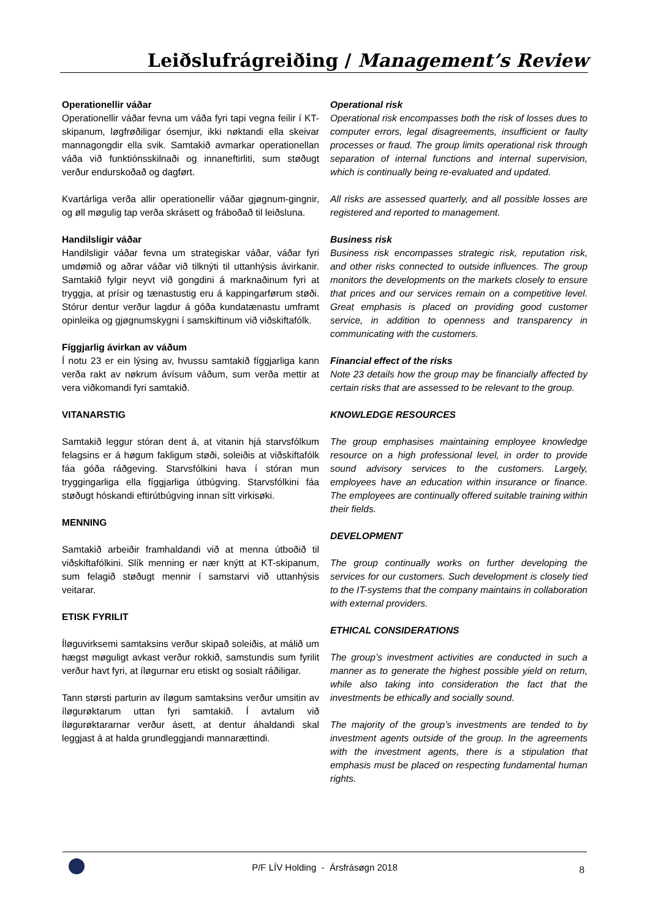Leiðslufrágreiðing / Management’s Review
Operationellir váðar
Operationellir váðar fevna um váða fyri tapi vegna feilir í KT-skipanum, løgfrøðiligar ósemjur, ikki nøktandi ella skeivar mannagongdir ella svik. Samtakið avmarkar operationellan váða við funktiónsskilnaði og innaneftirliti, sum støðugt verður endurskoðað og dagført.
Kvartárliga verða allir operationellir váðar gjøgnum-gingnir, og øll møgulig tap verða skrásett og fráboðað til leiðsluna.
Handilsligir váðar
Handilsligir váðar fevna um strategiskar váðar, váðar fyri umdømið og aðrar váðar við tilknýti til uttanhýsis ávirkanir. Samtakið fylgir neyvt við gongdini á marknaðinum fyri at tryggja, at prísir og tænastustig eru á kappingarførum støði. Stórur dentur verður lagdur á góða kundatænastu umframt opinleika og gjøgnumskygni í samskiftinum við viðskiftafólk.
Fíggjarlig ávirkan av váðum
Í notu 23 er ein lýsing av, hvussu samtakið fíggjarliga kann verða rakt av nøkrum ávísum váðum, sum verða mettir at vera viðkomandi fyri samtakið.
VITANARSTIG
Samtakið leggur stóran dent á, at vitanin hjá starvsfólkum felagsins er á høgum fakligum støði, soleiðis at viðskiftafólk fáa góða ráðgeving. Starvsfólkini hava í stóran mun tryggingarliga ella fíggjarliga útbúgving. Starvsfólkini fáa støðugt hóskandi eftirútbúgving innan sítt virkisøki.
MENNING
Samtakið arbeiðir framhaldandi við at menna útboðið til viðskiftafólkini. Slík menning er nær knýtt at KT-skipanum, sum felagið støðugt mennir í samstarvi við uttanhýsis veitarar.
ETISK FYRILIT
Íløguvirksemi samtaksins verður skipað soleiðis, at málið um hægst møguligt avkast verður rokkið, samstundis sum fyrilit verður havt fyri, at íløgurnar eru etiskt og sosialt ráðiligar.
Tann størsti parturin av íløgum samtaksins verður umsitin av íløgurøktarum uttan fyri samtakið. Í avtalum við íløgurøktararnar verður ásett, at dentur áhaldandi skal leggjast á at halda grundleggjandi mannarættindi.
Operational risk
Operational risk encompasses both the risk of losses dues to computer errors, legal disagreements, insufficient or faulty processes or fraud. The group limits operational risk through separation of internal functions and internal supervision, which is continually being re-evaluated and updated.
All risks are assessed quarterly, and all possible losses are registered and reported to management.
Business risk
Business risk encompasses strategic risk, reputation risk, and other risks connected to outside influences. The group monitors the developments on the markets closely to ensure that prices and our services remain on a competitive level. Great emphasis is placed on providing good customer service, in addition to openness and transparency in communicating with the customers.
Financial effect of the risks
Note 23 details how the group may be financially affected by certain risks that are assessed to be relevant to the group.
KNOWLEDGE RESOURCES
The group emphasises maintaining employee knowledge resource on a high professional level, in order to provide sound advisory services to the customers. Largely, employees have an education within insurance or finance. The employees are continually offered suitable training within their fields.
DEVELOPMENT
The group continually works on further developing the services for our customers. Such development is closely tied to the IT-systems that the company maintains in collaboration with external providers.
ETHICAL CONSIDERATIONS
The group’s investment activities are conducted in such a manner as to generate the highest possible yield on return, while also taking into consideration the fact that the investments be ethically and socially sound.
The majority of the group’s investments are tended to by investment agents outside of the group. In the agreements with the investment agents, there is a stipulation that emphasis must be placed on respecting fundamental human rights.
P/F LÍV Holding - Ársfrásøgn 2018
8